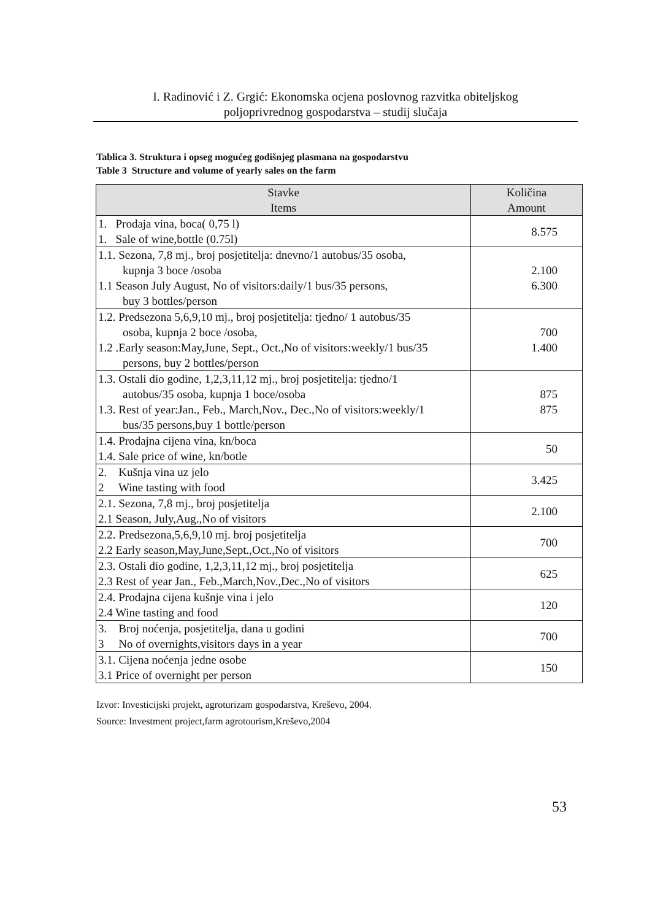I. Radinović i Z. Grgić: Ekonomska ocjena poslovnog razvitka obiteljskog
poljoprivrednog gospodarstva – studij slučaja
Tablica 3. Struktura i opseg mogućeg godišnjeg plasmana na gospodarstvu
Table 3 Structure and volume of yearly sales on the farm
| Stavke Items | Količina Amount |
| --- | --- |
| 1. Prodaja vina, boca( 0,75 l) 1. Sale of wine,bottle (0.75l) | 8.575 |
| 1.1. Sezona, 7,8 mj., broj posjetitelja: dnevno/1 autobus/35 osoba, kupnja 3 boce /osoba 1.1 Season July August, No of visitors:daily/1 bus/35 persons, buy 3 bottles/person | 2.100 6.300 |
| 1.2. Predsezona 5,6,9,10 mj., broj posjetitelja: tjedno/ 1 autobus/35 osoba, kupnja 2 boce /osoba, 1.2 .Early season:May,June, Sept., Oct.,No of visitors:weekly/1 bus/35 persons, buy 2 bottles/person | 700 1.400 |
| 1.3. Ostali dio godine, 1,2,3,11,12 mj., broj posjetitelja: tjedno/1 autobus/35 osoba, kupnja 1 boce/osoba 1.3. Rest of year:Jan., Feb., March,Nov., Dec.,No of visitors:weekly/1 bus/35 persons,buy 1 bottle/person | 875 875 |
| 1.4. Prodajna cijena vina, kn/boca 1.4. Sale price of wine, kn/botle | 50 |
| 2. Kušnja vina uz jelo 2 Wine tasting with food | 3.425 |
| 2.1. Sezona, 7,8 mj., broj posjetitelja 2.1 Season, July,Aug.,No of visitors | 2.100 |
| 2.2. Predsezona,5,6,9,10 mj. broj posjetitelja 2.2 Early season,May,June,Sept.,Oct.,No of visitors | 700 |
| 2.3. Ostali dio godine, 1,2,3,11,12 mj., broj posjetitelja 2.3 Rest of year Jan., Feb.,March,Nov.,Dec.,No of visitors | 625 |
| 2.4. Prodajna cijena kušnje vina i jelo 2.4 Wine tasting and food | 120 |
| 3. Broj noćenja, posjetitelja, dana u godini 3 No of overnights,visitors days in a year | 700 |
| 3.1. Cijena noćenja jedne osobe 3.1 Price of overnight per person | 150 |
Izvor: Investicijski projekt, agroturizam gospodarstva, Kreševo, 2004.
Source: Investment project,farm agrotourism,Kreševo,2004
53